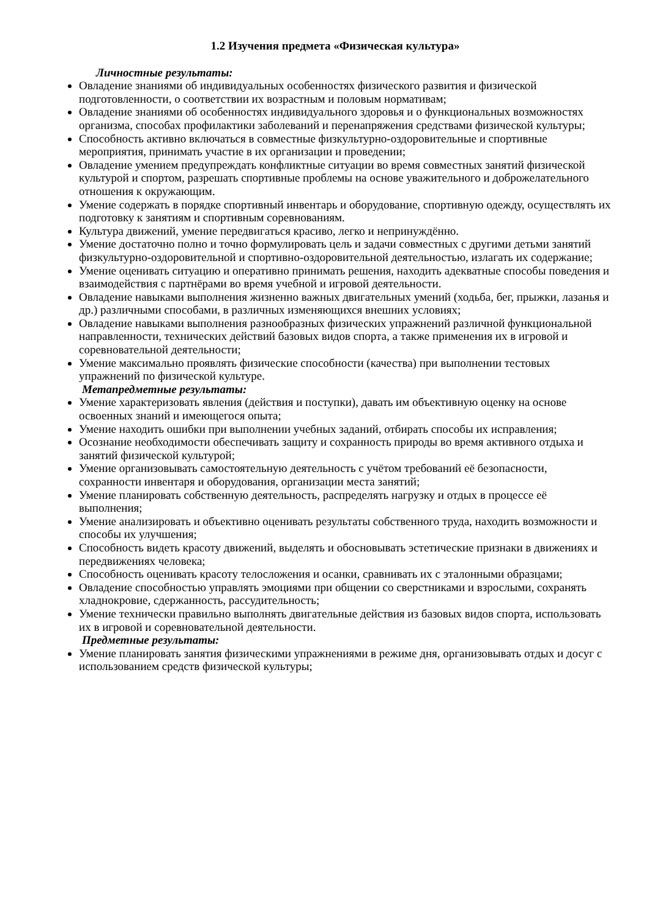1.2 Изучения предмета «Физическая культура»
Личностные результаты:
Овладение знаниями об индивидуальных особенностях физического развития и физической подготовленности, о соответствии их возрастным и половым нормативам;
Овладение знаниями об особенностях индивидуального здоровья и о функциональных возможностях организма, способах профилактики заболеваний и перенапряжения средствами физической культуры;
Способность активно включаться в совместные физкультурно-оздоровительные и спортивные мероприятия, принимать участие в их организации и проведении;
Овладение умением предупреждать конфликтные ситуации во время совместных занятий физической культурой и спортом, разрешать спортивные проблемы на основе уважительного и доброжелательного отношения к окружающим.
Умение содержать в порядке спортивный инвентарь и оборудование, спортивную одежду, осуществлять их подготовку к занятиям и спортивным соревнованиям.
Культура движений, умение передвигаться красиво, легко и непринуждённо.
Умение достаточно полно и точно формулировать цель и задачи совместных с другими детьми занятий физкультурно-оздоровительной и спортивно-оздоровительной деятельностью, излагать их содержание;
Умение оценивать ситуацию и оперативно принимать решения, находить адекватные способы поведения и взаимодействия с партнёрами во время учебной и игровой деятельности.
Овладение навыками выполнения жизненно важных двигательных умений (ходьба, бег, прыжки, лазанья и др.) различными способами, в различных изменяющихся внешних условиях;
Овладение навыками выполнения разнообразных физических упражнений различной функциональной направленности, технических действий базовых видов спорта, а также применения их в игровой и соревновательной деятельности;
Умение максимально проявлять физические способности (качества) при выполнении тестовых упражнений по физической культуре.
Метапредметные результаты:
Умение характеризовать явления (действия и поступки), давать им объективную оценку на основе освоенных знаний и имеющегося опыта;
Умение находить ошибки при выполнении учебных заданий, отбирать способы их исправления;
Осознание необходимости обеспечивать защиту и сохранность природы во время активного отдыха и занятий физической культурой;
Умение организовывать самостоятельную деятельность с учётом требований её безопасности, сохранности инвентаря и оборудования, организации места занятий;
Умение планировать собственную деятельность, распределять нагрузку и отдых в процессе её выполнения;
Умение анализировать и объективно оценивать результаты собственного труда, находить возможности и способы их улучшения;
Способность видеть красоту движений, выделять и обосновывать эстетические признаки в движениях и передвижениях человека;
Способность оценивать красоту телосложения и осанки, сравнивать их с эталонными образцами;
Овладение способностью управлять эмоциями при общении со сверстниками и взрослыми, сохранять хладнокровие, сдержанность, рассудительность;
Умение технически правильно выполнять двигательные действия из базовых видов спорта, использовать их в игровой и соревновательной деятельности.
Предметные результаты:
Умение планировать занятия физическими упражнениями в режиме дня, организовывать отдых и досуг с использованием средств физической культуры;